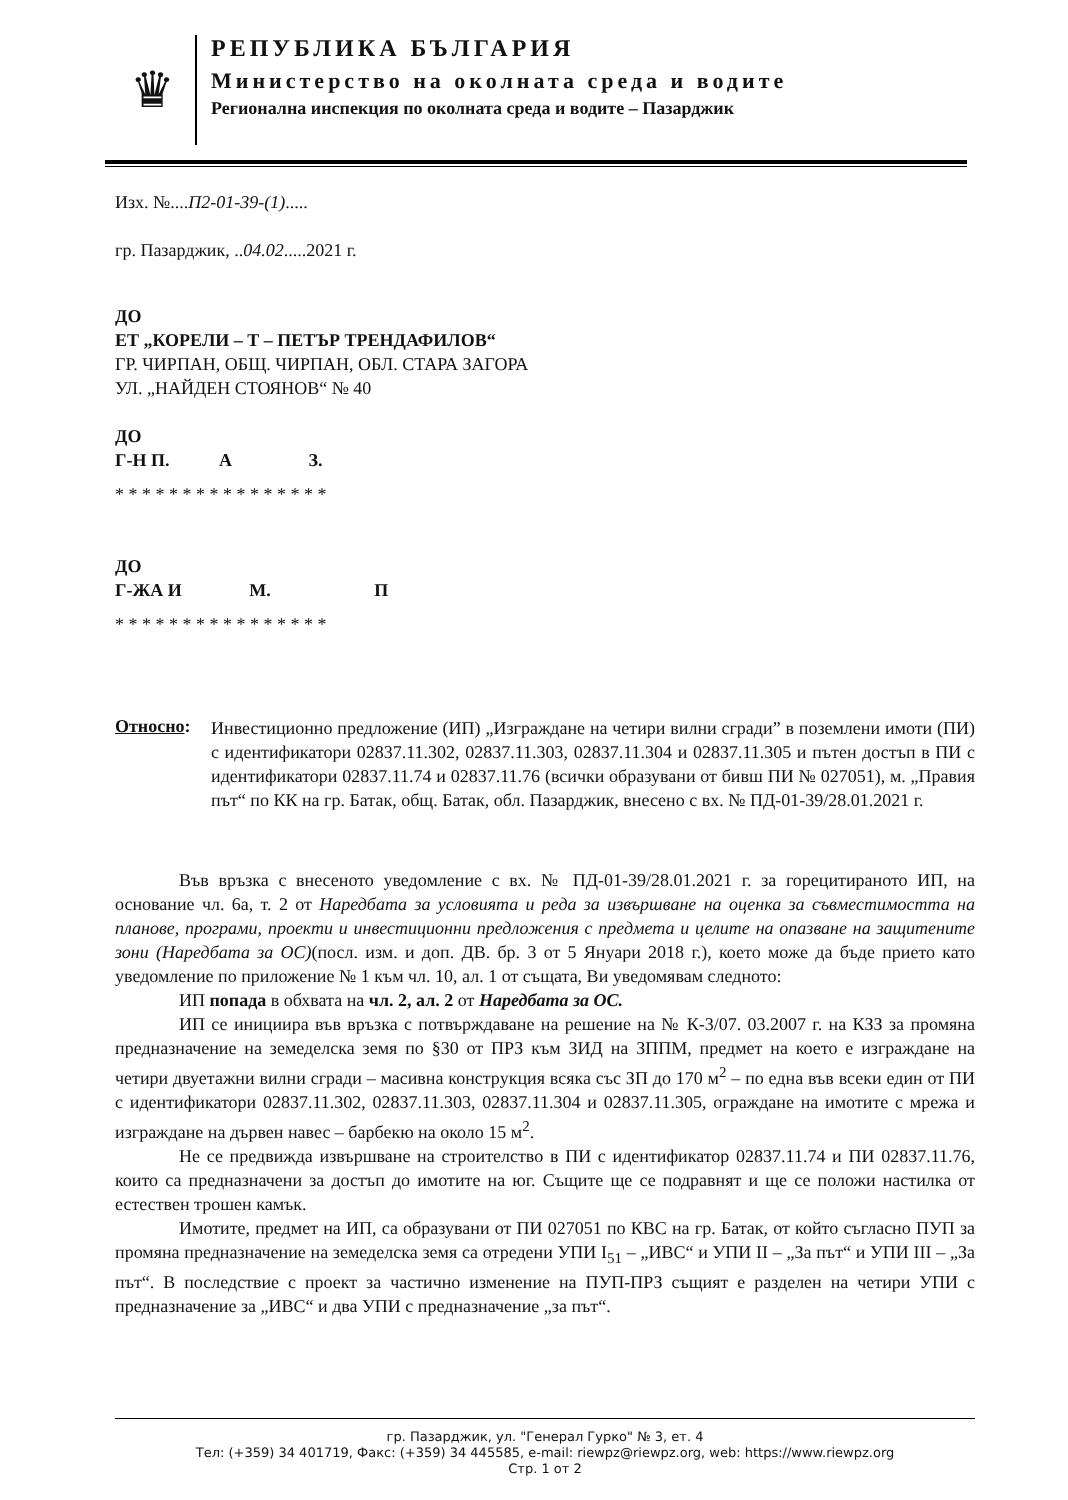♛
РЕПУБЛИКА БЪЛГАРИЯ
Министерство на околната среда и водите
Регионална инспекция по околната среда и водите – Пазарджик
Изх. №....П2-01-39-(1).....
гр. Пазарджик, ..04.02.....2021 г.
ДО
ЕТ „КОРЕЛИ – Т – ПЕТЪР ТРЕНДАФИЛОВ“
ГР. ЧИРПАН, ОБЩ. ЧИРПАН, ОБЛ. СТАРА ЗАГОРА
УЛ. „НАЙДЕН СТОЯНОВ“ № 40
ДО
Г-Н П. А З.
* * * * * * * * * * * * * * * *
ДО
Г-ЖА И М. П
* * * * * * * * * * * * * * * *
Относно:
Инвестиционно предложение (ИП) „Изграждане на четири вилни сгради” в поземлени имоти (ПИ) с идентификатори 02837.11.302, 02837.11.303, 02837.11.304 и 02837.11.305 и пътен достъп в ПИ с идентификатори 02837.11.74 и 02837.11.76 (всички образувани от бивш ПИ № 027051), м. „Правия път“ по КК на гр. Батак, общ. Батак, обл. Пазарджик, внесено с вх. № ПД-01-39/28.01.2021 г.
Във връзка с внесеното уведомление с вх. № ПД-01-39/28.01.2021 г. за горецитираното ИП, на основание чл. 6а, т. 2 от Наредбата за условията и реда за извършване на оценка за съвместимостта на планове, програми, проекти и инвестиционни предложения с предмета и целите на опазване на защитените зони (Наредбата за ОС)(посл. изм. и доп. ДВ. бр. 3 от 5 Януари 2018 г.), което може да бъде прието като уведомление по приложение № 1 към чл. 10, ал. 1 от същата, Ви уведомявам следното:
ИП попада в обхвата на чл. 2, ал. 2 от Наредбата за ОС.
ИП се инициира във връзка с потвърждаване на решение на № К-3/07. 03.2007 г. на КЗЗ за промяна предназначение на земеделска земя по §30 от ПРЗ към ЗИД на ЗППМ, предмет на което е изграждане на четири двуетажни вилни сгради – масивна конструкция всяка със ЗП до 170 м<sup>2</sup> – по една във всеки един от ПИ с идентификатори 02837.11.302, 02837.11.303, 02837.11.304 и 02837.11.305, ограждане на имотите с мрежа и изграждане на дървен навес – барбекю на около 15 м<sup>2</sup>.
Не се предвижда извършване на строителство в ПИ с идентификатор 02837.11.74 и ПИ 02837.11.76, които са предназначени за достъп до имотите на юг. Същите ще се подравнят и ще се положи настилка от естествен трошен камък.
Имотите, предмет на ИП, са образувани от ПИ 027051 по КВС на гр. Батак, от който съгласно ПУП за промяна предназначение на земеделска земя са отредени УПИ I<sub>51</sub> – „ИВС“ и УПИ II – „За път“ и УПИ III – „За път“. В последствие с проект за частично изменение на ПУП-ПРЗ същият е разделен на четири УПИ с предназначение за „ИВС“ и два УПИ с предназначение „за път“.
гр. Пазарджик, ул. "Генерал Гурко" № 3, ет. 4
Тел: (+359) 34 401719, Факс: (+359) 34 445585, e-mail: riewpz@riewpz.org, web: https://www.riewpz.org
Стр. 1 от 2